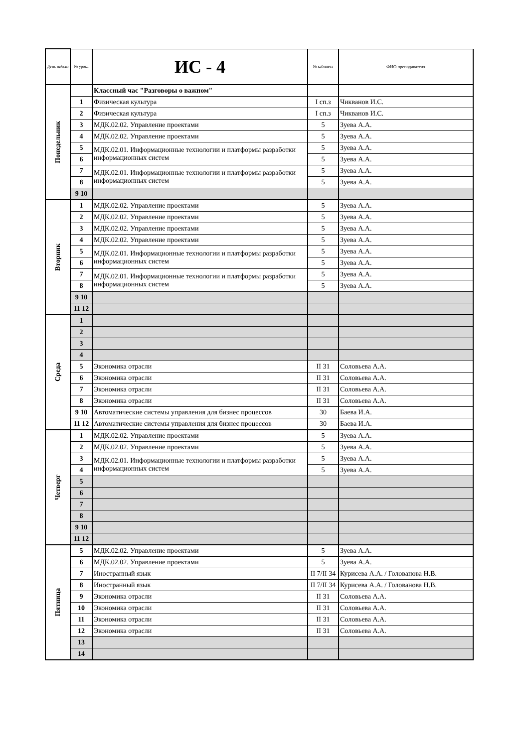| День недели | № урока | ИС - 4 | № кабинета | ФИО преподавателя |
| --- | --- | --- | --- | --- |
| Понедельник | | Классный час "Разговоры о важном" | | |
| | 1 | Физическая культура | I сп.з | Чикванов И.С. |
| | 2 | Физическая культура | I сп.з | Чикванов И.С. |
| | 3 | МДК.02.02. Управление проектами | 5 | Зуева А.А. |
| | 4 | МДК.02.02. Управление проектами | 5 | Зуева А.А. |
| | 5 | МДК.02.01. Информационные технологии и платформы разработки информационных систем | 5 | Зуева А.А. |
| | 6 | | 5 | Зуева А.А. |
| | 7 | МДК.02.01. Информационные технологии и платформы разработки информационных систем | 5 | Зуева А.А. |
| | 8 | | 5 | Зуева А.А. |
| | 9 10 | | | |
| Вторник | 1 | МДК.02.02. Управление проектами | 5 | Зуева А.А. |
| | 2 | МДК.02.02. Управление проектами | 5 | Зуева А.А. |
| | 3 | МДК.02.02. Управление проектами | 5 | Зуева А.А. |
| | 4 | МДК.02.02. Управление проектами | 5 | Зуева А.А. |
| | 5 | МДК.02.01. Информационные технологии и платформы разработки информационных систем | 5 | Зуева А.А. |
| | 6 | | 5 | Зуева А.А. |
| | 7 | МДК.02.01. Информационные технологии и платформы разработки информационных систем | 5 | Зуева А.А. |
| | 8 | | 5 | Зуева А.А. |
| | 9 10 | | | |
| | 11 12 | | | |
| Среда | 1 | | | |
| | 2 | | | |
| | 3 | | | |
| | 4 | | | |
| | 5 | Экономика отрасли | II 31 | Соловьева А.А. |
| | 6 | Экономика отрасли | II 31 | Соловьева А.А. |
| | 7 | Экономика отрасли | II 31 | Соловьева А.А. |
| | 8 | Экономика отрасли | II 31 | Соловьева А.А. |
| | 9 10 | Автоматические системы управления для бизнес процессов | 30 | Баева И.А. |
| | 11 12 | Автоматические системы управления для бизнес процессов | 30 | Баева И.А. |
| Четверг | 1 | МДК.02.02. Управление проектами | 5 | Зуева А.А. |
| | 2 | МДК.02.02. Управление проектами | 5 | Зуева А.А. |
| | 3 | МДК.02.01. Информационные технологии и платформы разработки информационных систем | 5 | Зуева А.А. |
| | 4 | | 5 | Зуева А.А. |
| | 5 | | | |
| | 6 | | | |
| | 7 | | | |
| | 8 | | | |
| | 9 10 | | | |
| | 11 12 | | | |
| Пятница | 5 | МДК.02.02. Управление проектами | 5 | Зуева А.А. |
| | 6 | МДК.02.02. Управление проектами | 5 | Зуева А.А. |
| | 7 | Иностранный язык | II 7/II 34 | Курисева А.А. / Голованова Н.В. |
| | 8 | Иностранный язык | II 7/II 34 | Курисева А.А. / Голованова Н.В. |
| | 9 | Экономика отрасли | II 31 | Соловьева А.А. |
| | 10 | Экономика отрасли | II 31 | Соловьева А.А. |
| | 11 | Экономика отрасли | II 31 | Соловьева А.А. |
| | 12 | Экономика отрасли | II 31 | Соловьева А.А. |
| | 13 | | | |
| | 14 | | | |